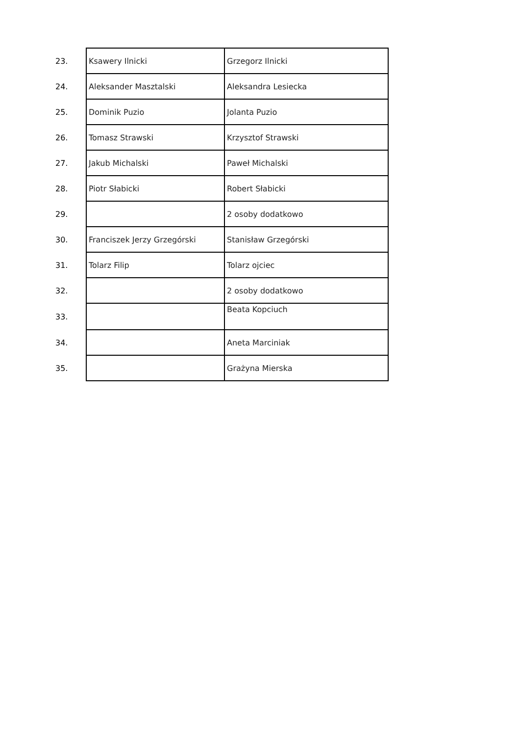| 23. | Ksawery Ilnicki | Grzegorz Ilnicki |
| 24. | Aleksander Masztalski | Aleksandra Lesiecka |
| 25. | Dominik Puzio | Jolanta Puzio |
| 26. | Tomasz Strawski | Krzysztof Strawski |
| 27. | Jakub Michalski | Paweł Michalski |
| 28. | Piotr Słabicki | Robert Słabicki |
| 29. | | 2 osoby dodatkowo |
| 30. | Franciszek Jerzy Grzegórski | Stanisław Grzegórski |
| 31. | Tolarz Filip | Tolarz ojciec |
| 32. | | 2 osoby dodatkowo |
| 33. | | Beata Kopciuch |
| 34. | | Aneta Marciniak |
| 35. | | Grażyna Mierska |